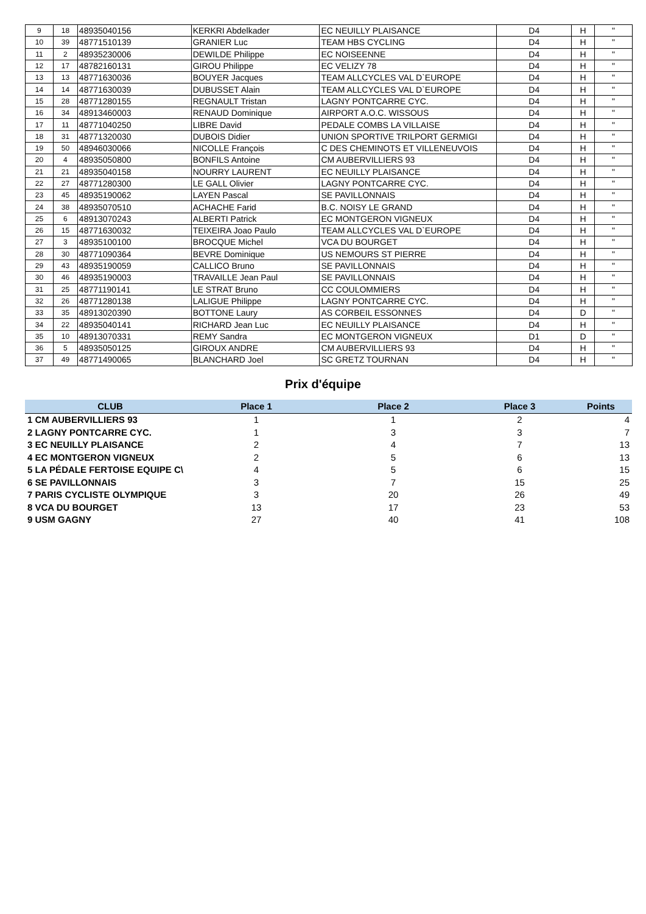| 9 | 18 | 48935040156 | KERKRI Abdelkader | EC NEUILLY PLAISANCE | D4 | H | " |
| 10 | 39 | 48771510139 | GRANIER Luc | TEAM HBS CYCLING | D4 | H | " |
| 11 | 2 | 48935230006 | DEWILDE Philippe | EC NOISEENNE | D4 | H | " |
| 12 | 17 | 48782160131 | GIROU Philippe | EC VELIZY 78 | D4 | H | " |
| 13 | 13 | 48771630036 | BOUYER Jacques | TEAM ALLCYCLES VAL D`EUROPE | D4 | H | " |
| 14 | 14 | 48771630039 | DUBUSSET Alain | TEAM ALLCYCLES VAL D`EUROPE | D4 | H | " |
| 15 | 28 | 48771280155 | REGNAULT Tristan | LAGNY PONTCARRE CYC. | D4 | H | " |
| 16 | 34 | 48913460003 | RENAUD Dominique | AIRPORT A.O.C. WISSOUS | D4 | H | " |
| 17 | 11 | 48771040250 | LIBRE David | PEDALE COMBS LA VILLAISE | D4 | H | " |
| 18 | 31 | 48771320030 | DUBOIS Didier | UNION SPORTIVE TRILPORT GERMIGI | D4 | H | " |
| 19 | 50 | 48946030066 | NICOLLE François | C DES CHEMINOTS ET VILLENEUVOIS | D4 | H | " |
| 20 | 4 | 48935050800 | BONFILS Antoine | CM AUBERVILLIERS 93 | D4 | H | " |
| 21 | 21 | 48935040158 | NOURRY LAURENT | EC NEUILLY PLAISANCE | D4 | H | " |
| 22 | 27 | 48771280300 | LE GALL Olivier | LAGNY PONTCARRE CYC. | D4 | H | " |
| 23 | 45 | 48935190062 | LAYEN Pascal | SE PAVILLONNAIS | D4 | H | " |
| 24 | 38 | 48935070510 | ACHACHE Farid | B.C. NOISY LE GRAND | D4 | H | " |
| 25 | 6 | 48913070243 | ALBERTI Patrick | EC MONTGERON VIGNEUX | D4 | H | " |
| 26 | 15 | 48771630032 | TEIXEIRA Joao Paulo | TEAM ALLCYCLES VAL D`EUROPE | D4 | H | " |
| 27 | 3 | 48935100100 | BROCQUE Michel | VCA DU BOURGET | D4 | H | " |
| 28 | 30 | 48771090364 | BEVRE Dominique | US NEMOURS ST PIERRE | D4 | H | " |
| 29 | 43 | 48935190059 | CALLICO Bruno | SE PAVILLONNAIS | D4 | H | " |
| 30 | 46 | 48935190003 | TRAVAILLE Jean Paul | SE PAVILLONNAIS | D4 | H | " |
| 31 | 25 | 48771190141 | LE STRAT Bruno | CC COULOMMIERS | D4 | H | " |
| 32 | 26 | 48771280138 | LALIGUE Philippe | LAGNY PONTCARRE CYC. | D4 | H | " |
| 33 | 35 | 48913020390 | BOTTONE Laury | AS CORBEIL ESSONNES | D4 | D | " |
| 34 | 22 | 48935040141 | RICHARD Jean Luc | EC NEUILLY PLAISANCE | D4 | H | " |
| 35 | 10 | 48913070331 | REMY Sandra | EC MONTGERON VIGNEUX | D1 | D | " |
| 36 | 5 | 48935050125 | GIROUX ANDRE | CM AUBERVILLIERS 93 | D4 | H | " |
| 37 | 49 | 48771490065 | BLANCHARD Joel | SC GRETZ TOURNAN | D4 | H | " |
Prix d'équipe
| CLUB | Place 1 | Place 2 | Place 3 | Points |
| --- | --- | --- | --- | --- |
| 1 CM AUBERVILLIERS 93 | 1 | 1 | 2 | 4 |
| 2 LAGNY PONTCARRE CYC. | 1 | 3 | 3 | 7 |
| 3 EC NEUILLY PLAISANCE | 2 | 4 | 7 | 13 |
| 4 EC MONTGERON VIGNEUX | 2 | 5 | 6 | 13 |
| 5 LA PÉDALE FERTOISE EQUIPE C\ | 4 | 5 | 6 | 15 |
| 6 SE PAVILLONNAIS | 3 | 7 | 15 | 25 |
| 7 PARIS CYCLISTE OLYMPIQUE | 3 | 20 | 26 | 49 |
| 8 VCA DU BOURGET | 13 | 17 | 23 | 53 |
| 9 USM GAGNY | 27 | 40 | 41 | 108 |